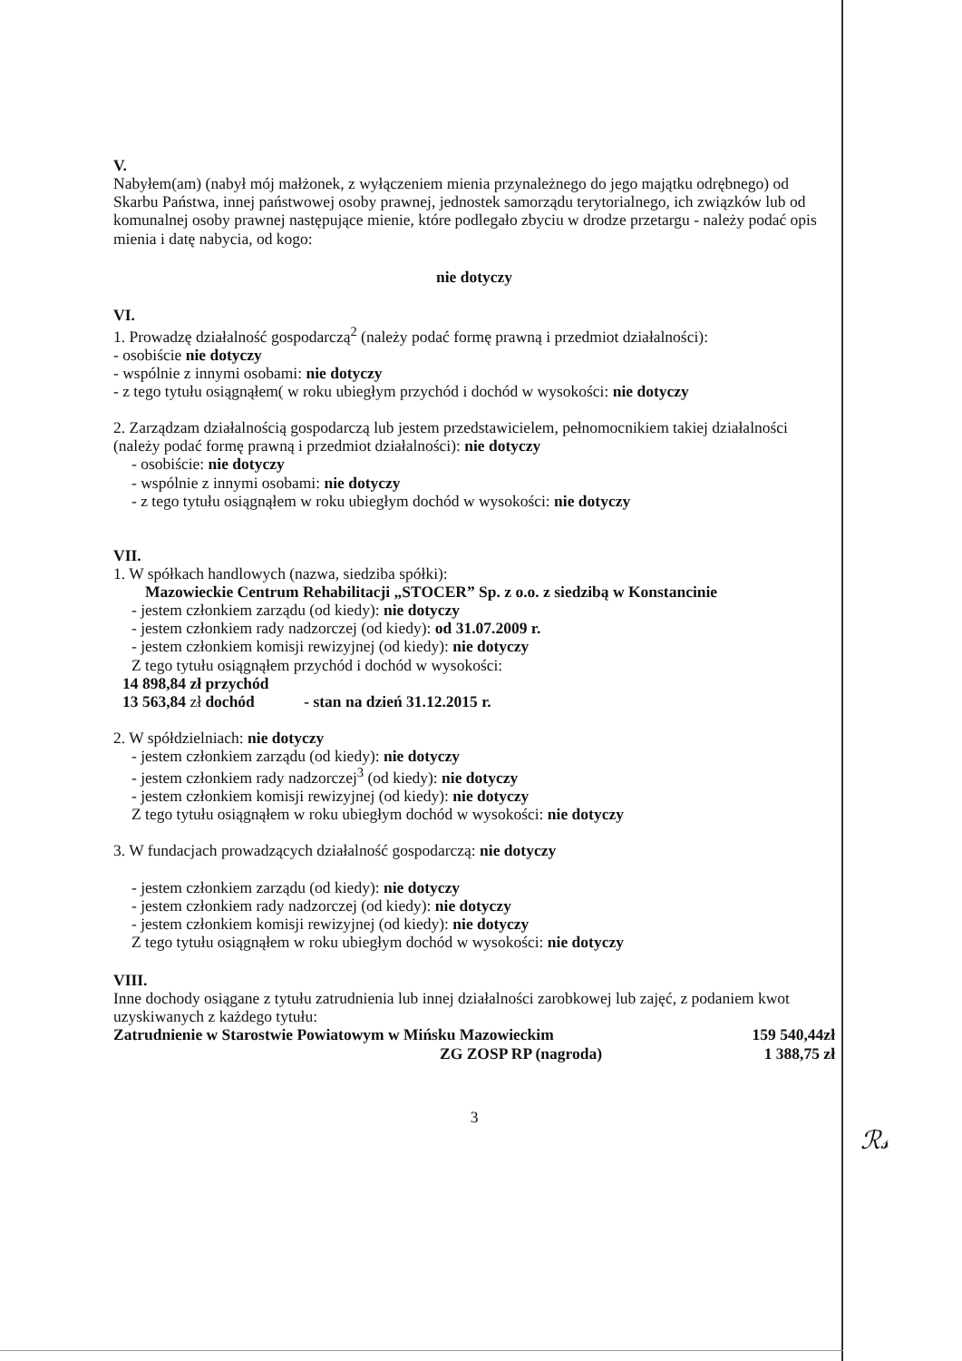V.
Nabyłem(am) (nabył mój małżonek, z wyłączeniem mienia przynależnego do jego majątku odrębnego) od Skarbu Państwa, innej państwowej osoby prawnej, jednostek samorządu terytorialnego, ich związków lub od komunalnej osoby prawnej następujące mienie, które podlegało zbyciu w drodze przetargu - należy podać opis mienia i datę nabycia, od kogo:
nie dotyczy
VI.
1. Prowadzę działalność gospodarczą<sup>2</sup> (należy podać formę prawną i przedmiot działalności):
- osobiście nie dotyczy
- wspólnie z innymi osobami: nie dotyczy
- z tego tytułu osiągnąłem( w roku ubiegłym przychód i dochód w wysokości: nie dotyczy
2. Zarządzam działalnością gospodarczą lub jestem przedstawicielem, pełnomocnikiem takiej działalności (należy podać formę prawną i przedmiot działalności): nie dotyczy
- osobiście: nie dotyczy
- wspólnie z innymi osobami: nie dotyczy
- z tego tytułu osiągnąłem w roku ubiegłym dochód w wysokości: nie dotyczy
VII.
1. W spółkach handlowych (nazwa, siedziba spółki):
Mazowieckie Centrum Rehabilitacji „STOCER” Sp. z o.o. z siedzibą w Konstancinie
- jestem członkiem zarządu (od kiedy): nie dotyczy
- jestem członkiem rady nadzorczej (od kiedy): od 31.07.2009 r.
- jestem członkiem komisji rewizyjnej (od kiedy): nie dotyczy
Z tego tytułu osiągnąłem przychód i dochód w wysokości:
14 898,84 zł przychód
13 563,84 zł dochód - stan na dzień 31.12.2015 r.
2. W spółdzielniach: nie dotyczy
- jestem członkiem zarządu (od kiedy): nie dotyczy
- jestem członkiem rady nadzorczej<sup>3</sup> (od kiedy): nie dotyczy
- jestem członkiem komisji rewizyjnej (od kiedy): nie dotyczy
Z tego tytułu osiągnąłem w roku ubiegłym dochód w wysokości: nie dotyczy
3. W fundacjach prowadzących działalność gospodarczą: nie dotyczy
- jestem członkiem zarządu (od kiedy): nie dotyczy
- jestem członkiem rady nadzorczej (od kiedy): nie dotyczy
- jestem członkiem komisji rewizyjnej (od kiedy): nie dotyczy
Z tego tytułu osiągnąłem w roku ubiegłym dochód w wysokości: nie dotyczy
VIII.
Inne dochody osiągane z tytułu zatrudnienia lub innej działalności zarobkowej lub zajęć, z podaniem kwot uzyskiwanych z każdego tytułu:
Zatrudnienie w Starostwie Powiatowym w Mińsku Mazowieckim 159 540,44zł
ZG ZOSP RP (nagroda) 1 388,75 zł
3
ℛ𝓈